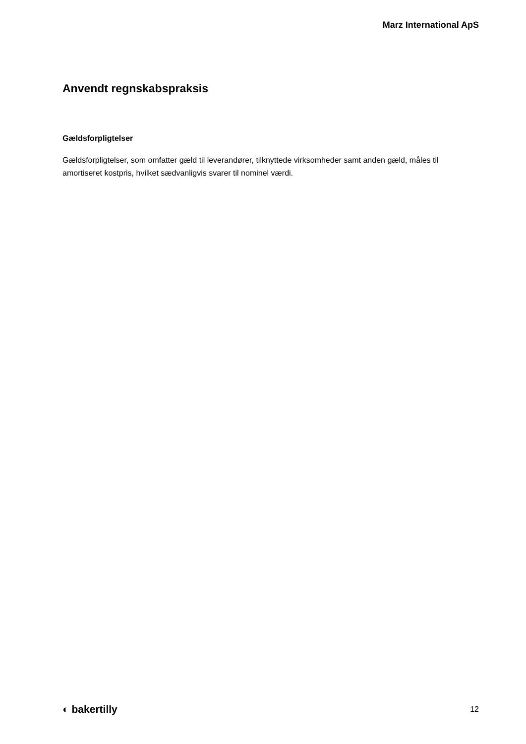Marz International ApS
Anvendt regnskabspraksis
Gældsforpligtelser
Gældsforpligtelser, som omfatter gæld til leverandører, tilknyttede virksomheder samt anden gæld, måles til amortiseret kostpris, hvilket sædvanligvis svarer til nominel værdi.
◐ bakertilly 12